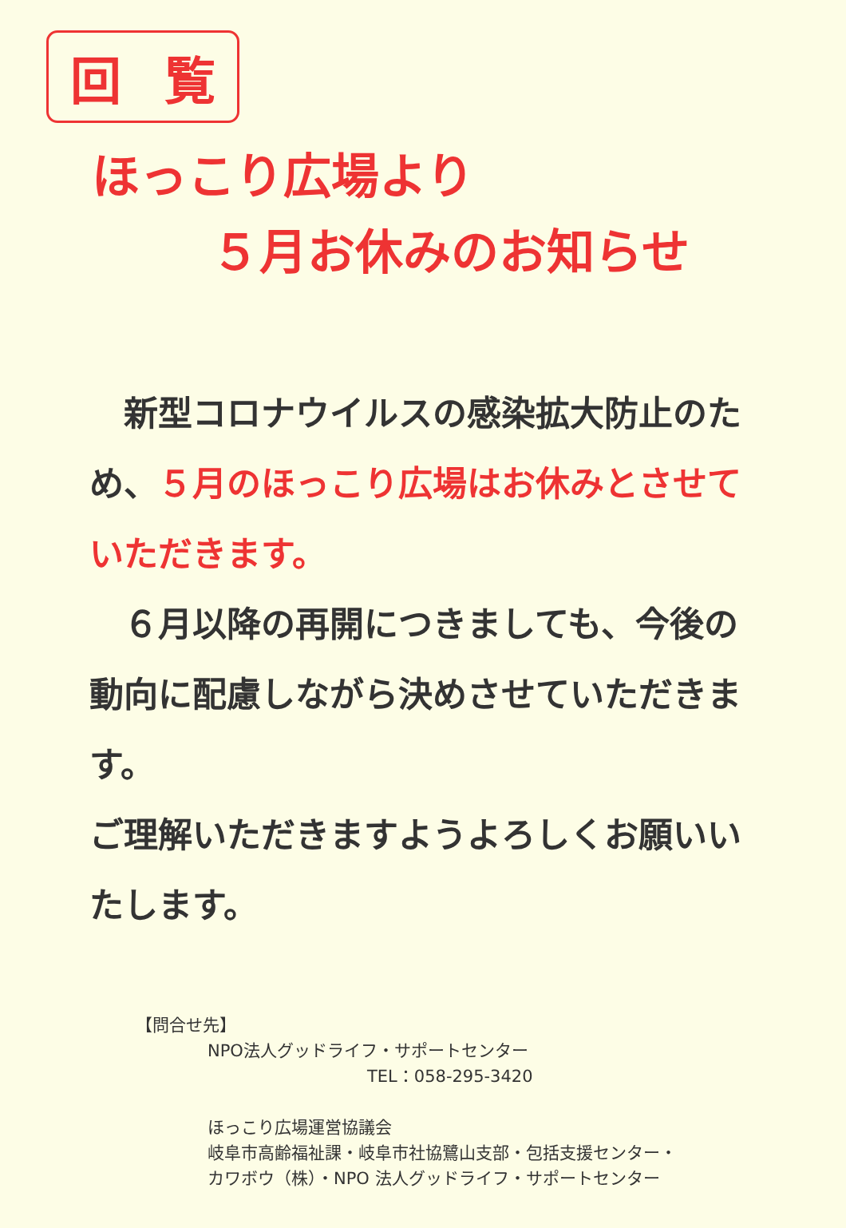回 覧
ほっこり広場より
５月お休みのお知らせ
　新型コロナウイルスの感染拡大防止のため、５月のほっこり広場はお休みとさせていただきます。
　６月以降の再開につきましても、今後の動向に配慮しながら決めさせていただきます。
ご理解いただきますようよろしくお願いいたします。
【問合せ先】
NPO法人グッドライフ・サポートセンター
TEL：058-295-3420
ほっこり広場運営協議会
岐阜市高齢福祉課・岐阜市社協鷺山支部・包括支援センター・
カワボウ（株）・NPO 法人グッドライフ・サポートセンター